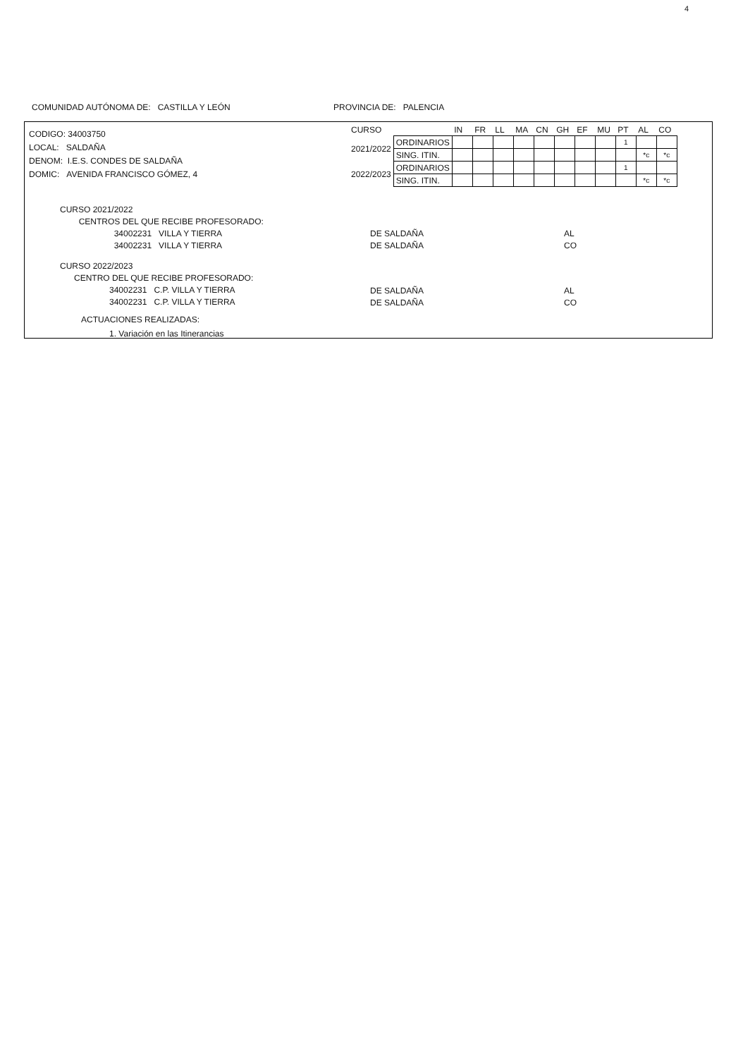4
COMUNIDAD AUTÓNOMA DE: CASTILLA Y LEÓN PROVINCIA DE: PALENCIA
CODIGO: 34003750
LOCAL: SALDAÑA
DENOM: I.E.S. CONDES DE SALDAÑA
DOMIC: AVENIDA FRANCISCO GÓMEZ, 4
| CURSO | | IN | FR | LL | MA | CN | GH | EF | MU | PT | AL | CO |
| 2021/2022 | ORDINARIOS | | | | | | | | | 1 | | |
| | SING. ITIN. | | | | | | | | | | *c | *c |
| 2022/2023 | ORDINARIOS | | | | | | | | | 1 | | |
| | SING. ITIN. | | | | | | | | | | *c | *c |
CURSO 2021/2022
CENTROS DEL QUE RECIBE PROFESORADO:
34002231 VILLA Y TIERRA
34002231 VILLA Y TIERRA
DE SALDAÑA
DE SALDAÑA
AL
CO
CURSO 2022/2023
CENTRO DEL QUE RECIBE PROFESORADO:
34002231 C.P. VILLA Y TIERRA
34002231 C.P. VILLA Y TIERRA
DE SALDAÑA
DE SALDAÑA
AL
CO
ACTUACIONES REALIZADAS:
1. Variación en las Itinerancias